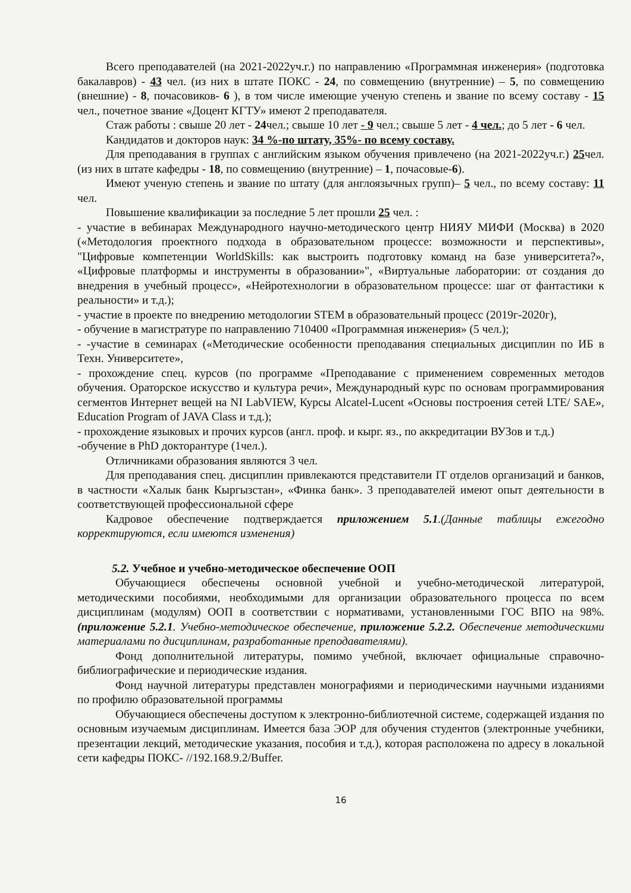Всего преподавателей (на 2021-2022уч.г.) по направлению «Программная инженерия» (подготовка бакалавров) - 43 чел. (из них в штате ПОКС - 24, по совмещению (внутренние) – 5, по совмещению (внешние) - 8, почасовиков- 6 ), в том числе имеющие ученую степень и звание по всему составу - 15 чел., почетное звание «Доцент КГТУ» имеют 2 преподавателя.
Стаж работы : свыше 20 лет - 24чел.; свыше 10 лет - 9 чел.; свыше 5 лет - 4 чел.; до 5 лет - 6 чел.
Кандидатов и докторов наук: 34 %-по штату, 35%- по всему составу.
Для преподавания в группах с английским языком обучения привлечено (на 2021-2022уч.г.) 25чел. (из них в штате кафедры - 18, по совмещению (внутренние) – 1, почасовые-6).
Имеют ученую степень и звание по штату (для англоязычных групп)– 5 чел., по всему составу: 11 чел.
Повышение квалификации за последние 5 лет прошли 25 чел. :
- участие в вебинарах Международного научно-методического центр НИЯУ МИФИ (Москва) в 2020 («Методология проектного подхода в образовательном процессе: возможности и перспективы», "Цифровые компетенции WorldSkills: как выстроить подготовку команд на базе университета?», «Цифровые платформы и инструменты в образовании»", «Виртуальные лаборатории: от создания до внедрения в учебный процесс», «Нейротехнологии в образовательном процессе: шаг от фантастики к реальности» и т.д.);
- участие в проекте по внедрению методологии STEM в образовательный процесс (2019г-2020г),
- обучение в магистратуре по направлению 710400 «Программная инженерия» (5 чел.);
- -участие в семинарах («Методические особенности преподавания специальных дисциплин по ИБ в Техн. Университете»,
- прохождение спец. курсов (по программе «Преподавание с применением современных методов обучения. Ораторское искусство и культура речи», Международный курс по основам программирования сегментов Интернет вещей на NI LabVIEW, Курсы Alcatel-Lucent «Основы построения сетей LTE/ SAE», Education Program of JAVA Class и т.д.);
- прохождение языковых и прочих курсов (англ. проф. и кырг. яз., по аккредитации ВУЗов и т.д.)
-обучение в PhD докторантуре (1чел.).
Отличниками образования являются 3 чел.
Для преподавания спец. дисциплин привлекаются представители IT отделов организаций и банков, в частности «Халык банк Кыргызстан», «Финка банк». 3 преподавателей имеют опыт деятельности в соответствующей профессиональной сфере
Кадровое обеспечение подтверждается приложением 5.1.(Данные таблицы ежегодно корректируются, если имеются изменения)
5.2. Учебное и учебно-методическое обеспечение ООП
Обучающиеся обеспечены основной учебной и учебно-методической литературой, методическими пособиями, необходимыми для организации образовательного процесса по всем дисциплинам (модулям) ООП в соответствии с нормативами, установленными ГОС ВПО на 98%. (приложение 5.2.1. Учебно-методическое обеспечение, приложение 5.2.2. Обеспечение методическими материалами по дисциплинам, разработанные преподавателями).
Фонд дополнительной литературы, помимо учебной, включает официальные справочно-библиографические и периодические издания.
Фонд научной литературы представлен монографиями и периодическими научными изданиями по профилю образовательной программы
Обучающиеся обеспечены доступом к электронно-библиотечной системе, содержащей издания по основным изучаемым дисциплинам. Имеется база ЭОР для обучения студентов (электронные учебники, презентации лекций, методические указания, пособия и т.д.), которая расположена по адресу в локальной сети кафедры ПОКС- //192.168.9.2/Buffer.
16